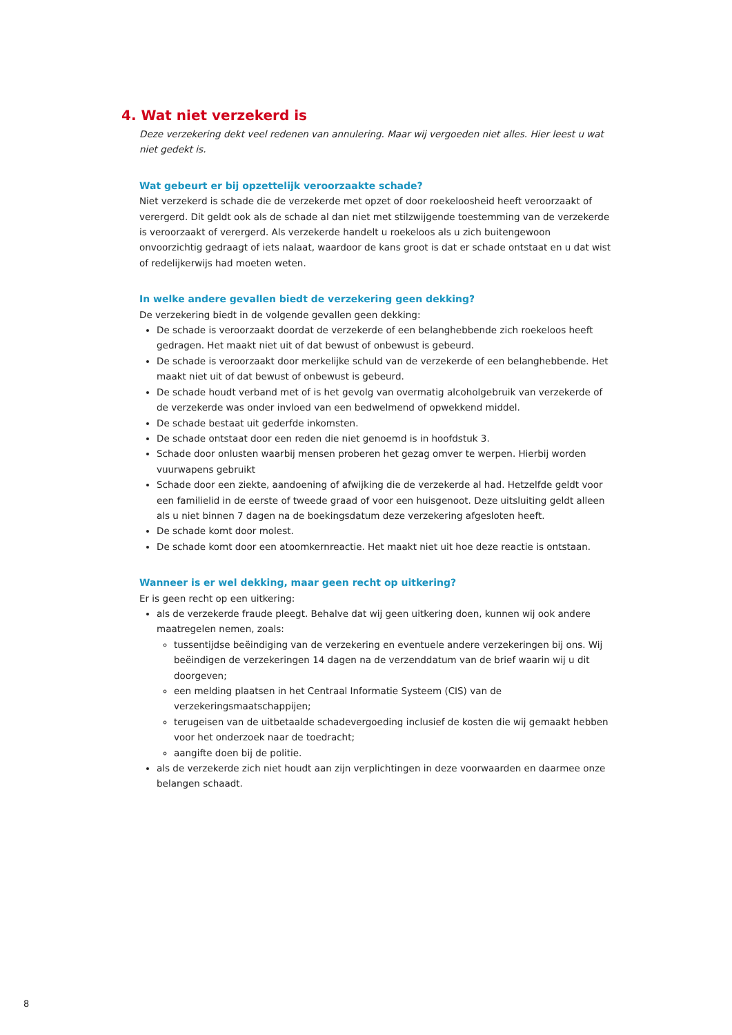4. Wat niet verzekerd is
Deze verzekering dekt veel redenen van annulering. Maar wij vergoeden niet alles. Hier leest u wat niet gedekt is.
Wat gebeurt er bij opzettelijk veroorzaakte schade?
Niet verzekerd is schade die de verzekerde met opzet of door roekeloosheid heeft veroorzaakt of verergerd. Dit geldt ook als de schade al dan niet met stilzwijgende toestemming van de verzekerde is veroorzaakt of verergerd. Als verzekerde handelt u roekeloos als u zich buitengewoon onvoorzichtig gedraagt of iets nalaat, waardoor de kans groot is dat er schade ontstaat en u dat wist of redelijkerwijs had moeten weten.
In welke andere gevallen biedt de verzekering geen dekking?
De verzekering biedt in de volgende gevallen geen dekking:
De schade is veroorzaakt doordat de verzekerde of een belanghebbende zich roekeloos heeft gedragen. Het maakt niet uit of dat bewust of onbewust is gebeurd.
De schade is veroorzaakt door merkelijke schuld van de verzekerde of een belanghebbende. Het maakt niet uit of dat bewust of onbewust is gebeurd.
De schade houdt verband met of is het gevolg van overmatig alcoholgebruik van verzekerde of de verzekerde was onder invloed van een bedwelmend of opwekkend middel.
De schade bestaat uit gederfde inkomsten.
De schade ontstaat door een reden die niet genoemd is in hoofdstuk 3.
Schade door onlusten waarbij mensen proberen het gezag omver te werpen. Hierbij worden vuurwapens gebruikt
Schade door een ziekte, aandoening of afwijking die de verzekerde al had. Hetzelfde geldt voor een familielid in de eerste of tweede graad of voor een huisgenoot. Deze uitsluiting geldt alleen als u niet binnen 7 dagen na de boekingsdatum deze verzekering afgesloten heeft.
De schade komt door molest.
De schade komt door een atoomkernreactie. Het maakt niet uit hoe deze reactie is ontstaan.
Wanneer is er wel dekking, maar geen recht op uitkering?
Er is geen recht op een uitkering:
als de verzekerde fraude pleegt. Behalve dat wij geen uitkering doen, kunnen wij ook andere maatregelen nemen, zoals:
tussentijdse beëindiging van de verzekering en eventuele andere verzekeringen bij ons. Wij beëindigen de verzekeringen 14 dagen na de verzenddatum van de brief waarin wij u dit doorgeven;
een melding plaatsen in het Centraal Informatie Systeem (CIS) van de verzekeringsmaatschappijen;
terugeisen van de uitbetaalde schadevergoeding inclusief de kosten die wij gemaakt hebben voor het onderzoek naar de toedracht;
aangifte doen bij de politie.
als de verzekerde zich niet houdt aan zijn verplichtingen in deze voorwaarden en daarmee onze belangen schaadt.
8